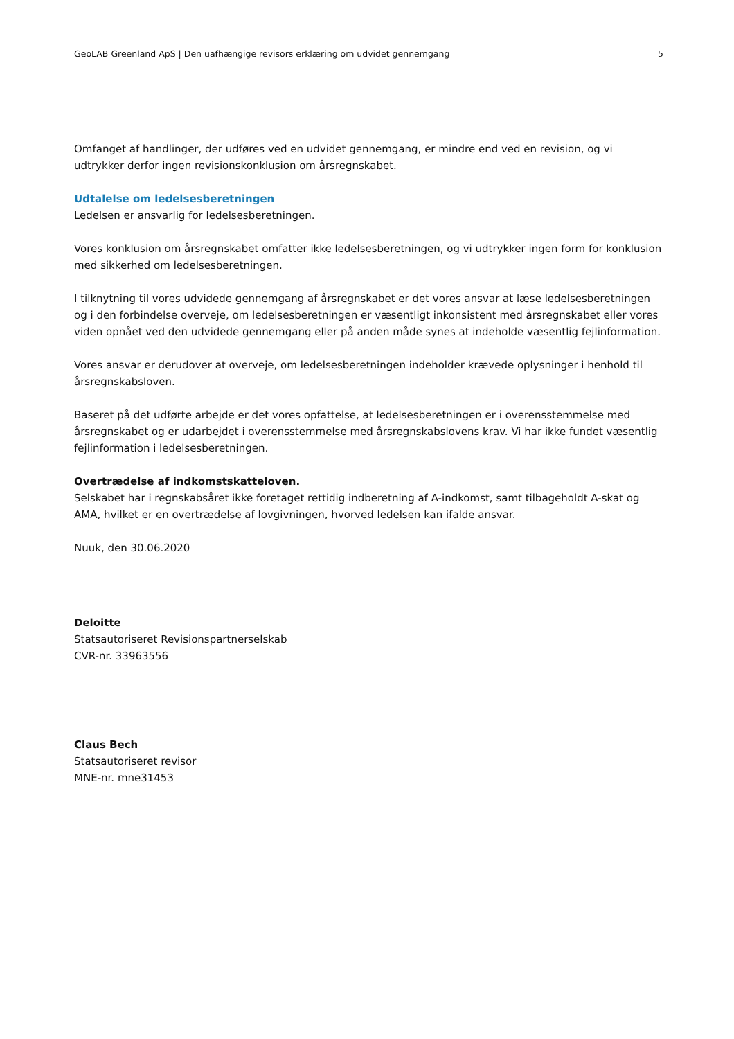GeoLAB Greenland ApS | Den uafhængige revisors erklæring om udvidet gennemgang 5
Omfanget af handlinger, der udføres ved en udvidet gennemgang, er mindre end ved en revision, og vi udtrykker derfor ingen revisionskonklusion om årsregnskabet.
Udtalelse om ledelsesberetningen
Ledelsen er ansvarlig for ledelsesberetningen.
Vores konklusion om årsregnskabet omfatter ikke ledelsesberetningen, og vi udtrykker ingen form for konklusion med sikkerhed om ledelsesberetningen.
I tilknytning til vores udvidede gennemgang af årsregnskabet er det vores ansvar at læse ledelsesberetningen og i den forbindelse overveje, om ledelsesberetningen er væsentligt inkonsistent med årsregnskabet eller vores viden opnået ved den udvidede gennemgang eller på anden måde synes at indeholde væsentlig fejlinformation.
Vores ansvar er derudover at overveje, om ledelsesberetningen indeholder krævede oplysninger i henhold til årsregnskabsloven.
Baseret på det udførte arbejde er det vores opfattelse, at ledelsesberetningen er i overensstemmelse med årsregnskabet og er udarbejdet i overensstemmelse med årsregnskabslovens krav. Vi har ikke fundet væsentlig fejlinformation i ledelsesberetningen.
Overtrædelse af indkomstskatteloven.
Selskabet har i regnskabsåret ikke foretaget rettidig indberetning af A-indkomst, samt tilbageholdt A-skat og AMA, hvilket er en overtrædelse af lovgivningen, hvorved ledelsen kan ifalde ansvar.
Nuuk, den 30.06.2020
Deloitte
Statsautoriseret Revisionspartnerselskab
CVR-nr. 33963556
Claus Bech
Statsautoriseret revisor
MNE-nr. mne31453